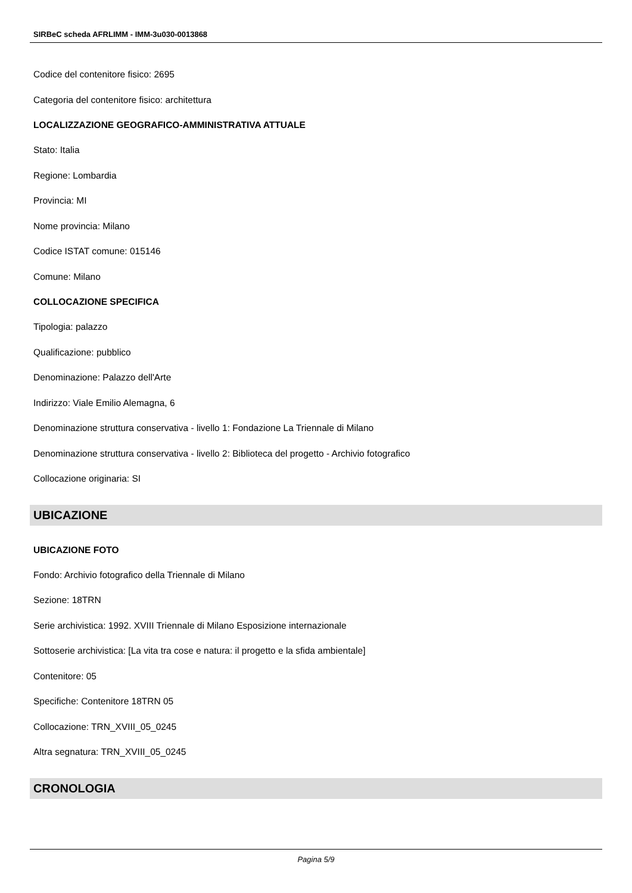SIRBeC scheda AFRLIMM - IMM-3u030-0013868
Codice del contenitore fisico: 2695
Categoria del contenitore fisico: architettura
LOCALIZZAZIONE GEOGRAFICO-AMMINISTRATIVA ATTUALE
Stato: Italia
Regione: Lombardia
Provincia: MI
Nome provincia: Milano
Codice ISTAT comune: 015146
Comune: Milano
COLLOCAZIONE SPECIFICA
Tipologia: palazzo
Qualificazione: pubblico
Denominazione: Palazzo dell'Arte
Indirizzo: Viale Emilio Alemagna, 6
Denominazione struttura conservativa - livello 1: Fondazione La Triennale di Milano
Denominazione struttura conservativa - livello 2: Biblioteca del progetto - Archivio fotografico
Collocazione originaria: SI
UBICAZIONE
UBICAZIONE FOTO
Fondo: Archivio fotografico della Triennale di Milano
Sezione: 18TRN
Serie archivistica: 1992. XVIII Triennale di Milano Esposizione internazionale
Sottoserie archivistica: [La vita tra cose e natura: il progetto e la sfida ambientale]
Contenitore: 05
Specifiche: Contenitore 18TRN 05
Collocazione: TRN_XVIII_05_0245
Altra segnatura: TRN_XVIII_05_0245
CRONOLOGIA
Pagina 5/9